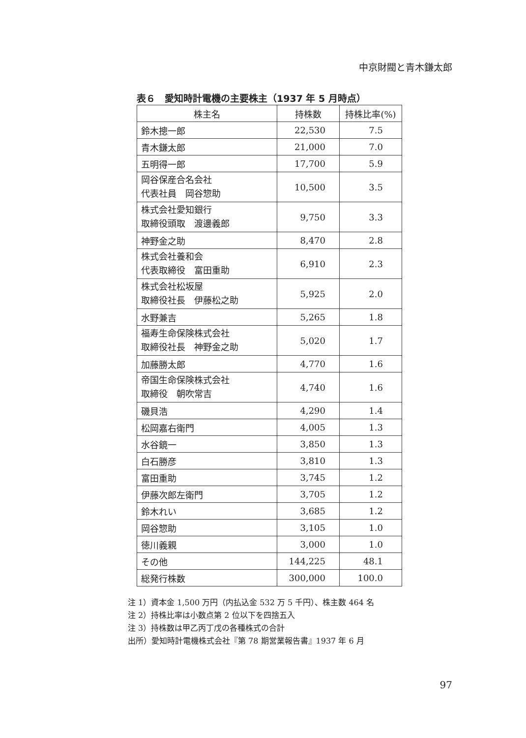中京財閥と青木鎌太郎
表６　愛知時計電機の主要株主（1937 年 5 月時点）
| 株主名 | 持株数 | 持株比率(%) |
| --- | --- | --- |
| 鈴木摠一郎 | 22,530 | 7.5 |
| 青木鎌太郎 | 21,000 | 7.0 |
| 五明得一郎 | 17,700 | 5.9 |
| 岡谷保産合名会社 代表社員 岡谷惣助 | 10,500 | 3.5 |
| 株式会社愛知銀行 取締役頭取 渡邊義郎 | 9,750 | 3.3 |
| 神野金之助 | 8,470 | 2.8 |
| 株式会社養和会 代表取締役 富田重助 | 6,910 | 2.3 |
| 株式会社松坂屋 取締役社長 伊藤松之助 | 5,925 | 2.0 |
| 水野兼吉 | 5,265 | 1.8 |
| 福寿生命保険株式会社 取締役社長 神野金之助 | 5,020 | 1.7 |
| 加藤勝太郎 | 4,770 | 1.6 |
| 帝国生命保険株式会社 取締役 朝吹常吉 | 4,740 | 1.6 |
| 磯貝浩 | 4,290 | 1.4 |
| 松岡嘉右衛門 | 4,005 | 1.3 |
| 水谷鏡一 | 3,850 | 1.3 |
| 白石勝彦 | 3,810 | 1.3 |
| 富田重助 | 3,745 | 1.2 |
| 伊藤次郎左衛門 | 3,705 | 1.2 |
| 鈴木れい | 3,685 | 1.2 |
| 岡谷惣助 | 3,105 | 1.0 |
| 徳川義親 | 3,000 | 1.0 |
| その他 | 144,225 | 48.1 |
| 総発行株数 | 300,000 | 100.0 |
注 1）資本金 1,500 万円（内払込金 532 万 5 千円）、株主数 464 名
注 2）持株比率は小数点第 2 位以下を四捨五入
注 3）持株数は甲乙丙丁戊の各種株式の合計
出所）愛知時計電機株式会社『第 78 期営業報告書』1937 年 6 月
97